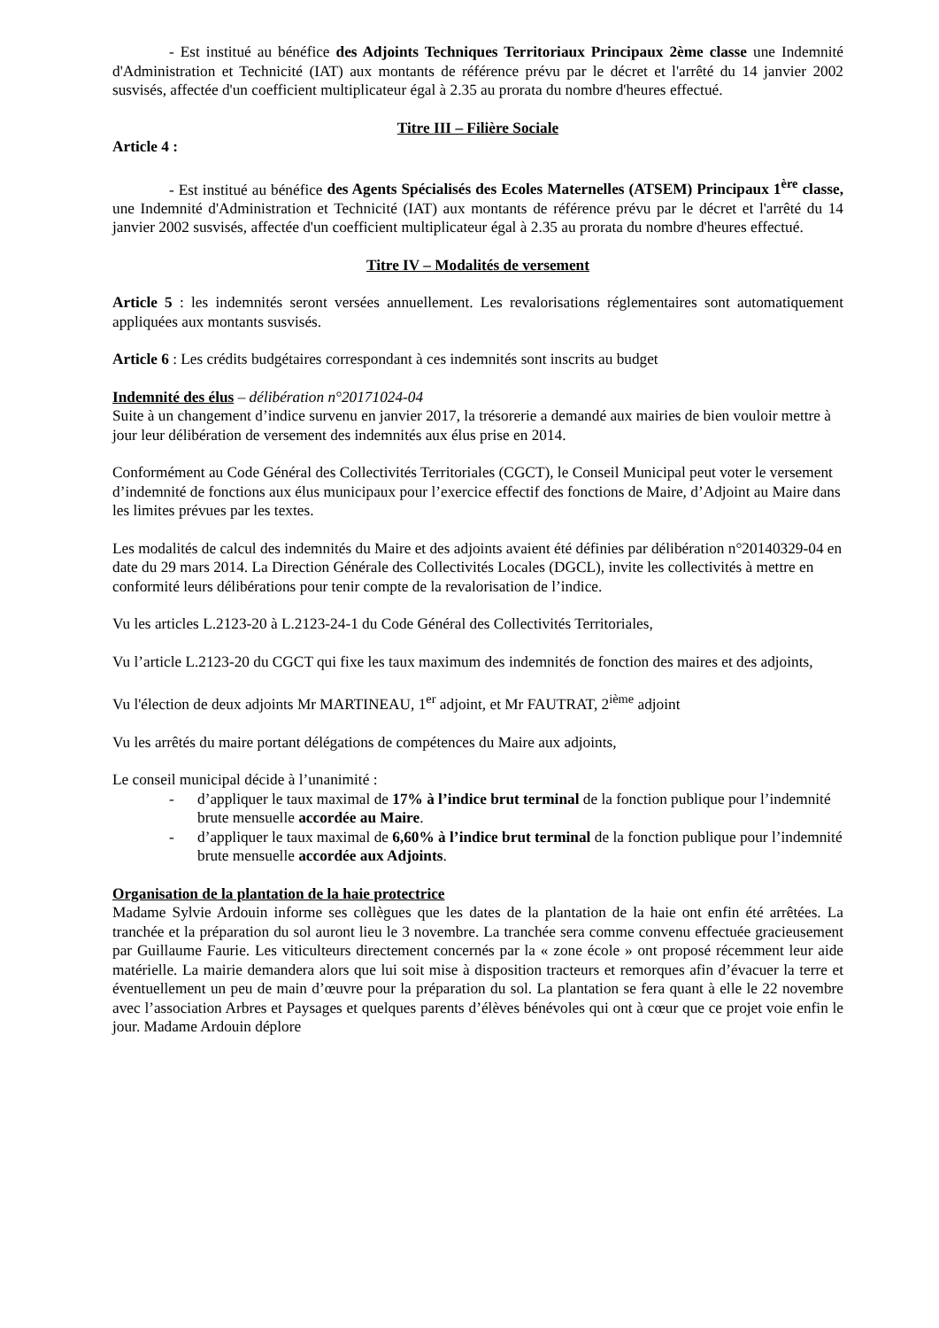- Est institué au bénéfice des Adjoints Techniques Territoriaux Principaux 2ème classe une Indemnité d'Administration et Technicité (IAT) aux montants de référence prévu par le décret et l'arrêté du 14 janvier 2002 susvisés, affectée d'un coefficient multiplicateur égal à 2.35 au prorata du nombre d'heures effectué.
Titre III – Filière Sociale
Article 4 :
- Est institué au bénéfice des Agents Spécialisés des Ecoles Maternelles (ATSEM) Principaux 1<sup>ère</sup> classe, une Indemnité d'Administration et Technicité (IAT) aux montants de référence prévu par le décret et l'arrêté du 14 janvier 2002 susvisés, affectée d'un coefficient multiplicateur égal à 2.35 au prorata du nombre d'heures effectué.
Titre IV – Modalités de versement
Article 5 : les indemnités seront versées annuellement. Les revalorisations réglementaires sont automatiquement appliquées aux montants susvisés.
Article 6 : Les crédits budgétaires correspondant à ces indemnités sont inscrits au budget
Indemnité des élus – délibération n°20171024-04
Suite à un changement d’indice survenu en janvier 2017, la trésorerie a demandé aux mairies de bien vouloir mettre à jour leur délibération de versement des indemnités aux élus prise en 2014.
Conformément au Code Général des Collectivités Territoriales (CGCT), le Conseil Municipal peut voter le versement d’indemnité de fonctions aux élus municipaux pour l’exercice effectif des fonctions de Maire, d’Adjoint au Maire dans les limites prévues par les textes.
Les modalités de calcul des indemnités du Maire et des adjoints avaient été définies par délibération n°20140329-04 en date du 29 mars 2014. La Direction Générale des Collectivités Locales (DGCL), invite les collectivités à mettre en conformité leurs délibérations pour tenir compte de la revalorisation de l’indice.
Vu les articles L.2123-20 à L.2123-24-1 du Code Général des Collectivités Territoriales,
Vu l’article L.2123-20 du CGCT qui fixe les taux maximum des indemnités de fonction des maires et des adjoints,
Vu l'élection de deux adjoints Mr MARTINEAU, 1<sup>er</sup> adjoint, et Mr FAUTRAT, 2<sup>ième</sup> adjoint
Vu les arrêtés du maire portant délégations de compétences du Maire aux adjoints,
Le conseil municipal décide à l’unanimité :
- d’appliquer le taux maximal de 17% à l’indice brut terminal de la fonction publique pour l’indemnité brute mensuelle accordée au Maire.
- d’appliquer le taux maximal de 6,60% à l’indice brut terminal de la fonction publique pour l’indemnité brute mensuelle accordée aux Adjoints.
Organisation de la plantation de la haie protectrice
Madame Sylvie Ardouin informe ses collègues que les dates de la plantation de la haie ont enfin été arrêtées. La tranchée et la préparation du sol auront lieu le 3 novembre. La tranchée sera comme convenu effectuée gracieusement par Guillaume Faurie. Les viticulteurs directement concernés par la « zone école » ont proposé récemment leur aide matérielle. La mairie demandera alors que lui soit mise à disposition tracteurs et remorques afin d’évacuer la terre et éventuellement un peu de main d’œuvre pour la préparation du sol. La plantation se fera quant à elle le 22 novembre avec l’association Arbres et Paysages et quelques parents d’élèves bénévoles qui ont à cœur que ce projet voie enfin le jour. Madame Ardouin déplore